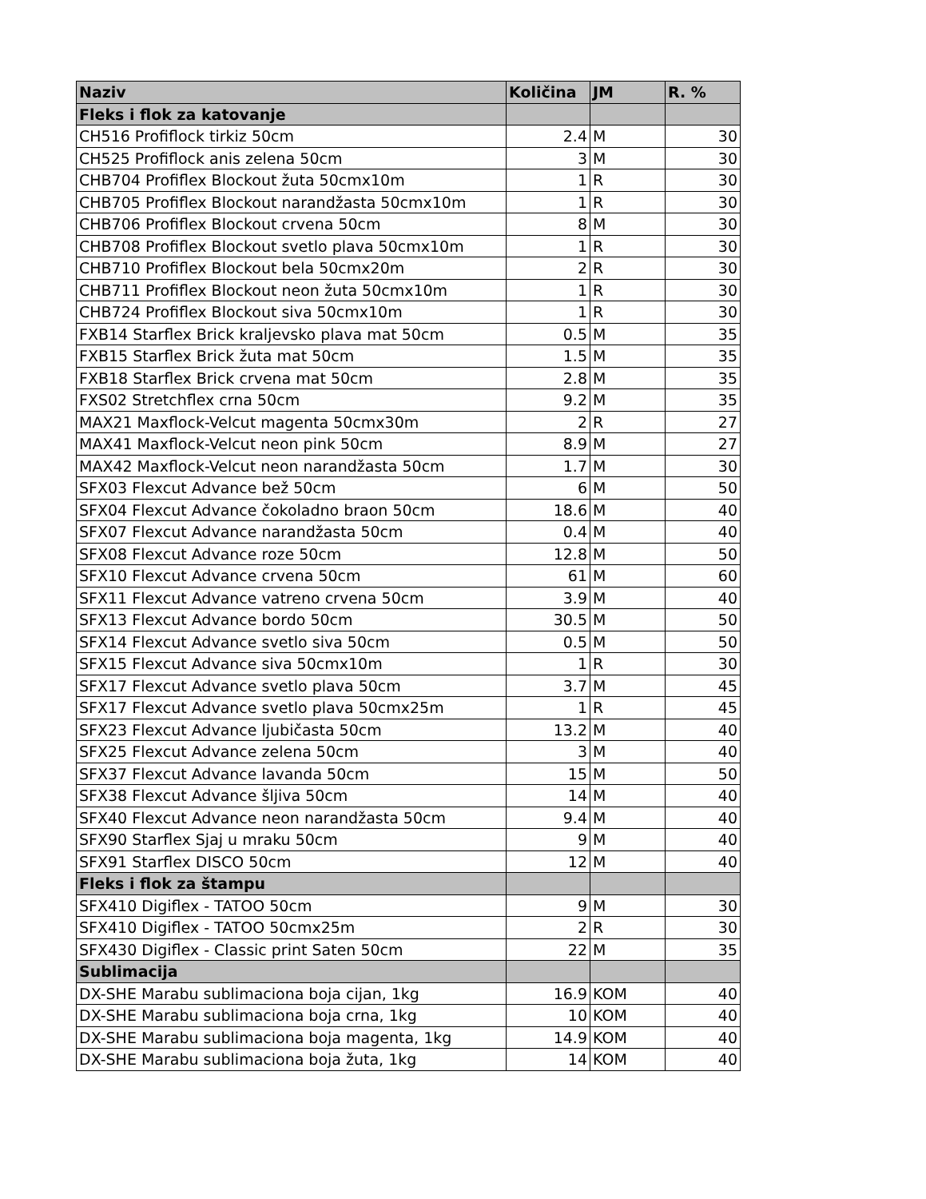| Naziv | Količina | JM | R. % |
| --- | --- | --- | --- |
| Fleks i flok za katovanje | | | |
| CH516 Profiflock tirkiz 50cm | 2.4 | M | 30 |
| CH525 Profiflock anis zelena 50cm | 3 | M | 30 |
| CHB704 Profiflex Blockout žuta 50cmx10m | 1 | R | 30 |
| CHB705 Profiflex Blockout narandžasta 50cmx10m | 1 | R | 30 |
| CHB706 Profiflex Blockout crvena 50cm | 8 | M | 30 |
| CHB708 Profiflex Blockout svetlo plava 50cmx10m | 1 | R | 30 |
| CHB710 Profiflex Blockout bela 50cmx20m | 2 | R | 30 |
| CHB711 Profiflex Blockout neon žuta 50cmx10m | 1 | R | 30 |
| CHB724 Profiflex Blockout siva 50cmx10m | 1 | R | 30 |
| FXB14 Starflex Brick kraljevsko plava mat 50cm | 0.5 | M | 35 |
| FXB15 Starflex Brick žuta mat 50cm | 1.5 | M | 35 |
| FXB18 Starflex Brick crvena mat 50cm | 2.8 | M | 35 |
| FXS02 Stretchflex crna 50cm | 9.2 | M | 35 |
| MAX21 Maxflock-Velcut magenta 50cmx30m | 2 | R | 27 |
| MAX41 Maxflock-Velcut neon pink 50cm | 8.9 | M | 27 |
| MAX42 Maxflock-Velcut neon narandžasta 50cm | 1.7 | M | 30 |
| SFX03 Flexcut Advance bež 50cm | 6 | M | 50 |
| SFX04 Flexcut Advance čokoladno braon 50cm | 18.6 | M | 40 |
| SFX07 Flexcut Advance narandžasta 50cm | 0.4 | M | 40 |
| SFX08 Flexcut Advance roze 50cm | 12.8 | M | 50 |
| SFX10 Flexcut Advance crvena 50cm | 61 | M | 60 |
| SFX11 Flexcut Advance vatreno crvena 50cm | 3.9 | M | 40 |
| SFX13 Flexcut Advance bordo 50cm | 30.5 | M | 50 |
| SFX14 Flexcut Advance svetlo siva 50cm | 0.5 | M | 50 |
| SFX15 Flexcut Advance siva 50cmx10m | 1 | R | 30 |
| SFX17 Flexcut Advance svetlo plava 50cm | 3.7 | M | 45 |
| SFX17 Flexcut Advance svetlo plava 50cmx25m | 1 | R | 45 |
| SFX23 Flexcut Advance ljubičasta 50cm | 13.2 | M | 40 |
| SFX25 Flexcut Advance zelena 50cm | 3 | M | 40 |
| SFX37 Flexcut Advance lavanda 50cm | 15 | M | 50 |
| SFX38 Flexcut Advance šljiva 50cm | 14 | M | 40 |
| SFX40 Flexcut Advance neon narandžasta 50cm | 9.4 | M | 40 |
| SFX90 Starflex Sjaj u mraku 50cm | 9 | M | 40 |
| SFX91 Starflex DISCO 50cm | 12 | M | 40 |
| Fleks i flok za štampu | | | |
| SFX410 Digiflex - TATOO 50cm | 9 | M | 30 |
| SFX410 Digiflex - TATOO 50cmx25m | 2 | R | 30 |
| SFX430 Digiflex - Classic print Saten 50cm | 22 | M | 35 |
| Sublimacija | | | |
| DX-SHE Marabu sublimaciona boja cijan, 1kg | 16.9 | KOM | 40 |
| DX-SHE Marabu sublimaciona boja crna, 1kg | 10 | KOM | 40 |
| DX-SHE Marabu sublimaciona boja magenta, 1kg | 14.9 | KOM | 40 |
| DX-SHE Marabu sublimaciona boja žuta, 1kg | 14 | KOM | 40 |